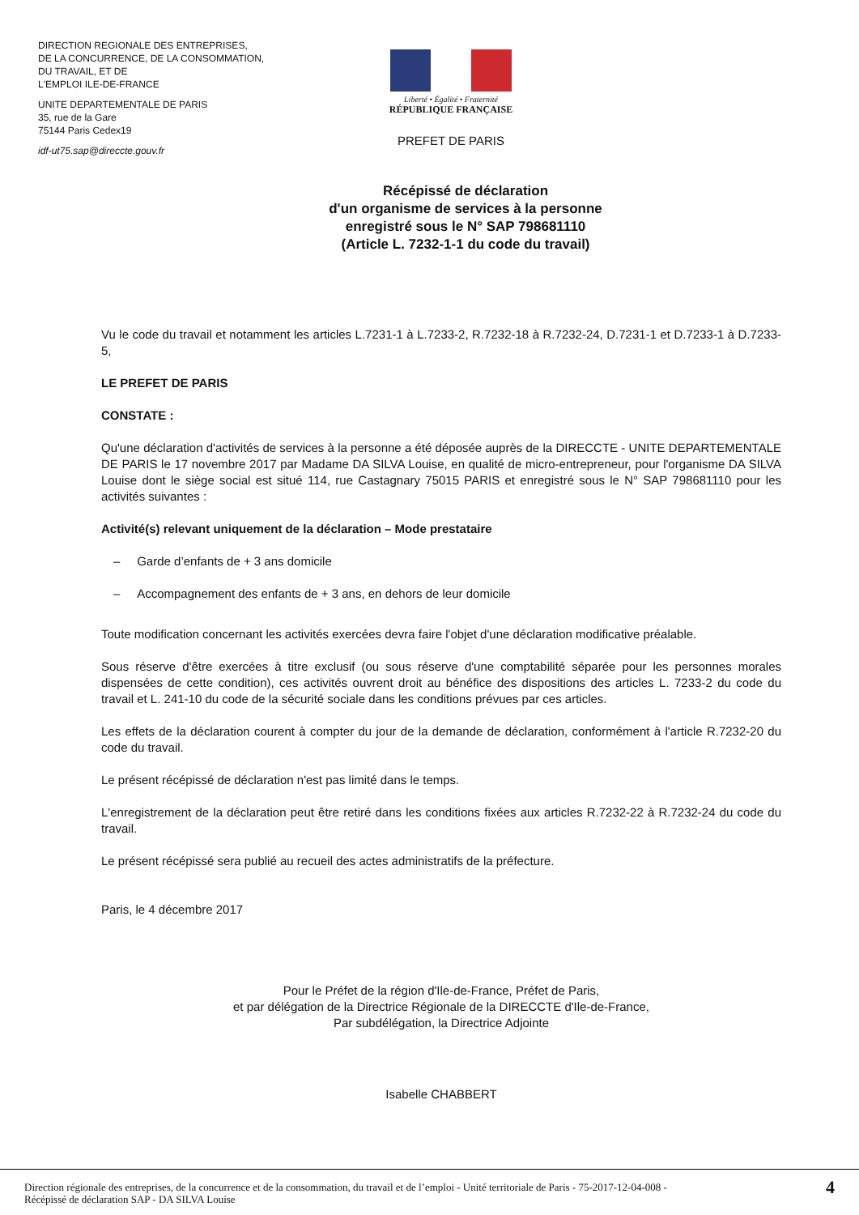DIRECTION REGIONALE DES ENTREPRISES,
DE LA CONCURRENCE, DE LA CONSOMMATION,
DU TRAVAIL, ET DE
L'EMPLOI ILE-DE-FRANCE
UNITE DEPARTEMENTALE DE PARIS
35, rue de la Gare
75144 Paris Cedex19
idf-ut75.sap@direccte.gouv.fr
Liberté • Égalité • Fraternité
RÉPUBLIQUE FRANÇAISE
PREFET DE PARIS
Récépissé de déclaration
d'un organisme de services à la personne
enregistré sous le N° SAP 798681110
(Article L. 7232-1-1 du code du travail)
Vu le code du travail et notamment les articles L.7231-1 à L.7233-2, R.7232-18 à R.7232-24, D.7231-1 et D.7233-1 à D.7233-5,
LE PREFET DE PARIS
CONSTATE :
Qu'une déclaration d'activités de services à la personne a été déposée auprès de la DIRECCTE - UNITE DEPARTEMENTALE DE PARIS le 17 novembre 2017 par Madame DA SILVA Louise, en qualité de micro-entrepreneur, pour l'organisme DA SILVA Louise dont le siège social est situé 114, rue Castagnary 75015 PARIS et enregistré sous le N° SAP 798681110 pour les activités suivantes :
Activité(s) relevant uniquement de la déclaration – Mode prestataire
– Garde d’enfants de + 3 ans domicile
– Accompagnement des enfants de + 3 ans, en dehors de leur domicile
Toute modification concernant les activités exercées devra faire l'objet d'une déclaration modificative préalable.
Sous réserve d'être exercées à titre exclusif (ou sous réserve d'une comptabilité séparée pour les personnes morales dispensées de cette condition), ces activités ouvrent droit au bénéfice des dispositions des articles L. 7233-2 du code du travail et L. 241-10 du code de la sécurité sociale dans les conditions prévues par ces articles.
Les effets de la déclaration courent à compter du jour de la demande de déclaration, conformément à l'article R.7232-20 du code du travail.
Le présent récépissé de déclaration n'est pas limité dans le temps.
L'enregistrement de la déclaration peut être retiré dans les conditions fixées aux articles R.7232-22 à R.7232-24 du code du travail.
Le présent récépissé sera publié au recueil des actes administratifs de la préfecture.
Paris, le 4 décembre 2017
Pour le Préfet de la région d'Ile-de-France, Préfet de Paris,
et par délégation de la Directrice Régionale de la DIRECCTE d'Ile-de-France,
Par subdélégation, la Directrice Adjointe
Isabelle CHABBERT
Direction régionale des entreprises, de la concurrence et de la consommation, du travail et de l’emploi - Unité territoriale de Paris - 75-2017-12-04-008 -
Récépissé de déclaration SAP - DA SILVA Louise
4